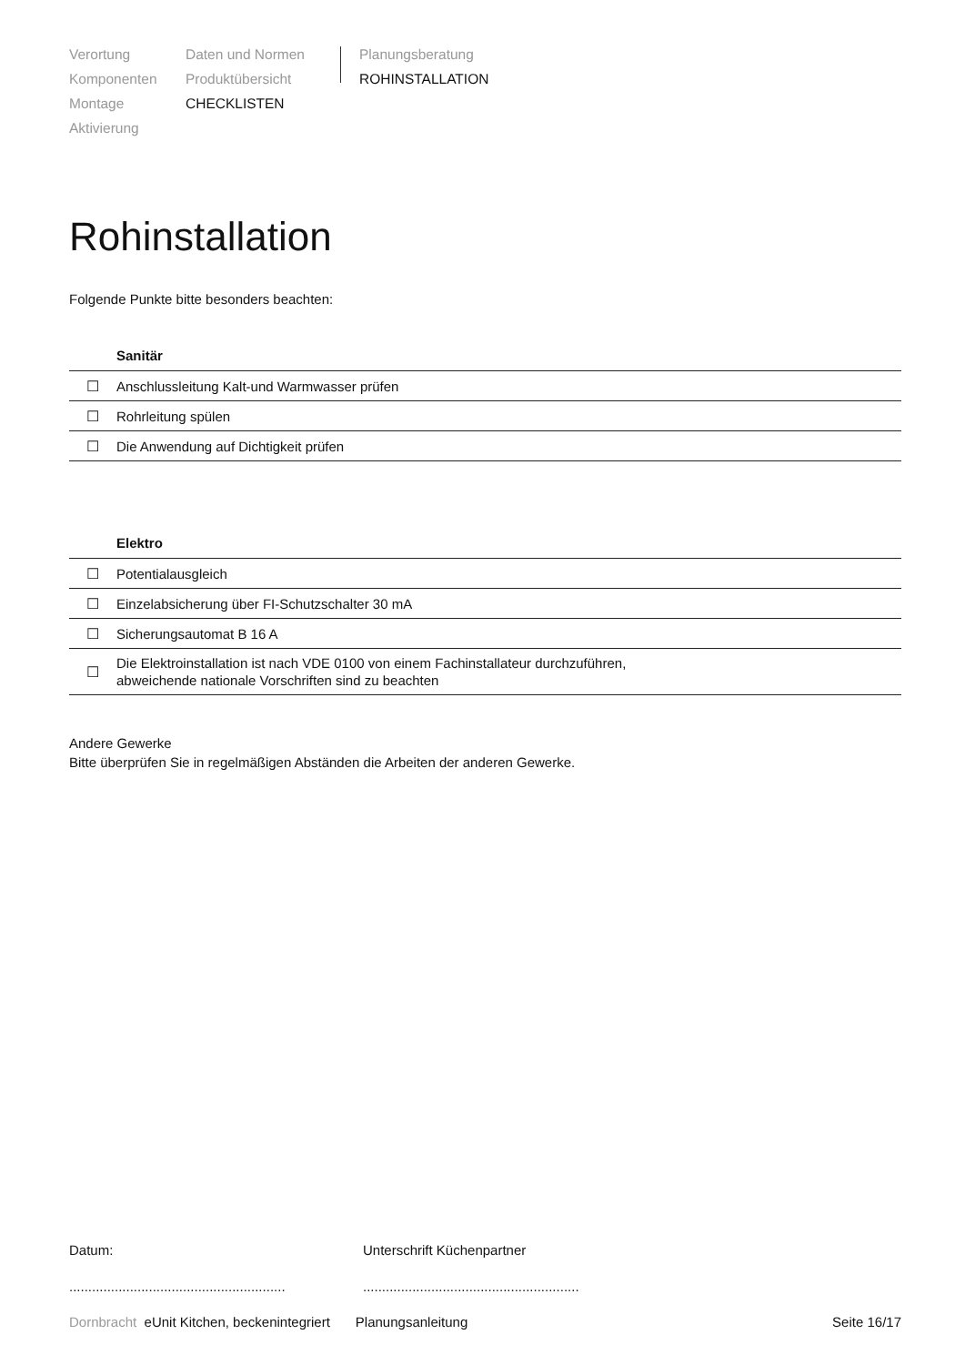Verortung
Komponenten
Montage
Aktivierung
Daten und Normen
Produktübersicht
CHECKLISTEN
Planungsberatung
ROHINSTALLATION
Rohinstallation
Folgende Punkte bitte besonders beachten:
| Sanitär | |
| --- | --- |
| ☐ | Anschlussleitung Kalt-und Warmwasser prüfen |
| ☐ | Rohrleitung spülen |
| ☐ | Die Anwendung auf Dichtigkeit prüfen |
| Elektro | |
| --- | --- |
| ☐ | Potentialausgleich |
| ☐ | Einzelabsicherung über FI-Schutzschalter 30 mA |
| ☐ | Sicherungsautomat B 16 A |
| ☐ | Die Elektroinstallation ist nach VDE 0100 von einem Fachinstallateur durchzuführen, abweichende nationale Vorschriften sind zu beachten |
Andere Gewerke
Bitte überprüfen Sie in regelmäßigen Abständen die Arbeiten der anderen Gewerke.
Datum:
.........................................................
Unterschrift Küchenpartner
.........................................................
Dornbracht eUnit Kitchen, beckenintegriert Planungsanleitung Seite 16/17